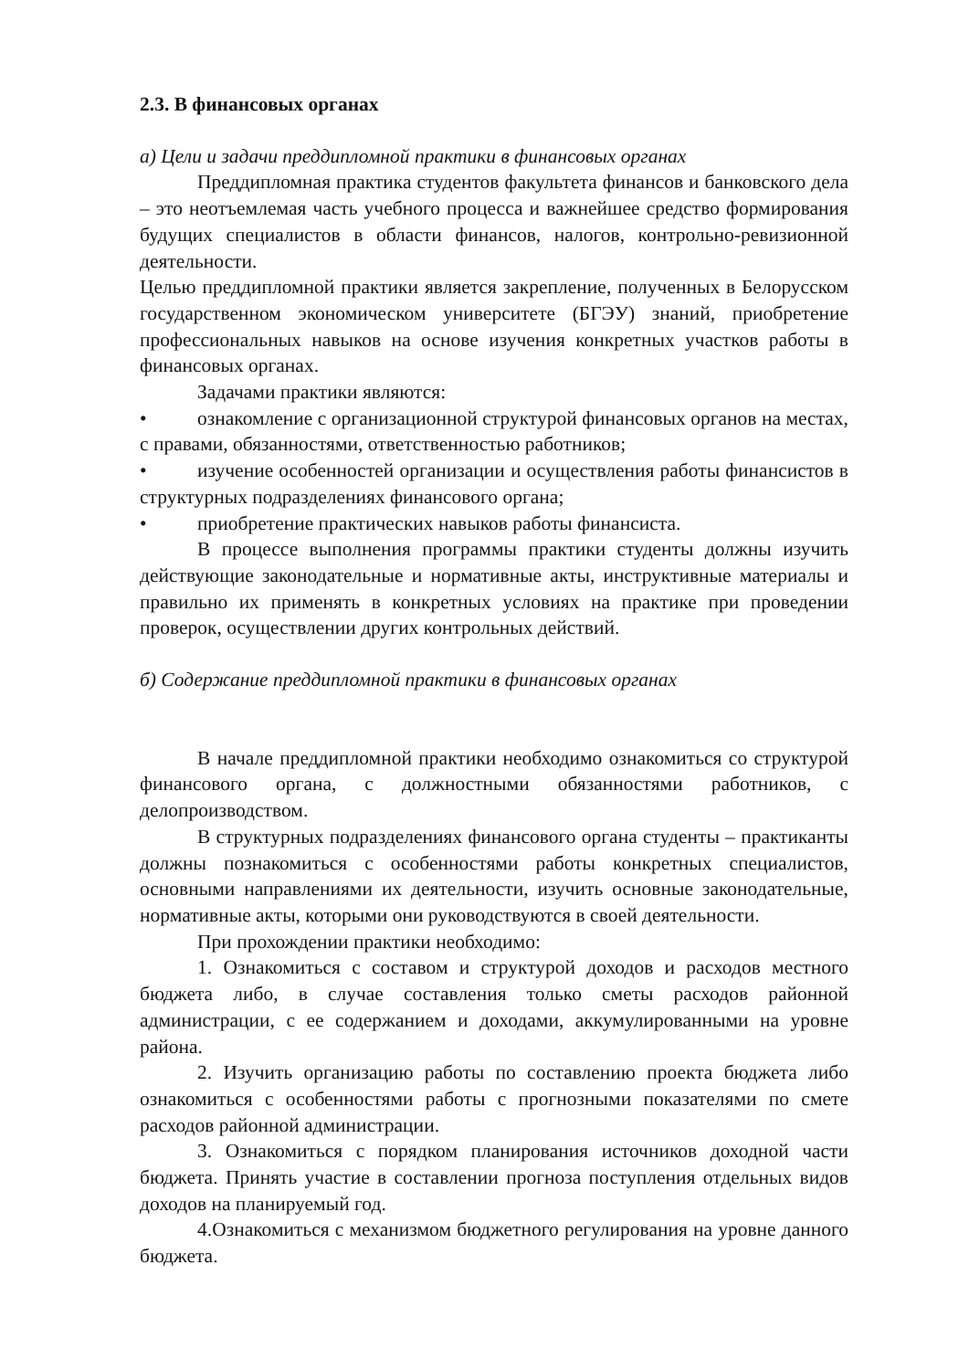2.3. В финансовых органах
а) Цели и задачи преддипломной практики в финансовых органах
Преддипломная практика студентов факультета финансов и банковского дела – это неотъемлемая часть учебного процесса и важнейшее средство формирования будущих специалистов в области финансов, налогов, контрольно-ревизионной деятельности.
Целью преддипломной практики является закрепление, полученных в Белорусском государственном экономическом университете (БГЭУ) знаний, приобретение профессиональных навыков на основе изучения конкретных участков работы в финансовых органах.
Задачами практики являются:
• ознакомление с организационной структурой финансовых органов на местах, с правами, обязанностями, ответственностью работников;
• изучение особенностей организации и осуществления работы финансистов в структурных подразделениях финансового органа;
• приобретение практических навыков работы финансиста.
В процессе выполнения программы практики студенты должны изучить действующие законодательные и нормативные акты, инструктивные материалы и правильно их применять в конкретных условиях на практике при проведении проверок, осуществлении других контрольных действий.
б) Содержание преддипломной практики в финансовых органах
В начале преддипломной практики необходимо ознакомиться со структурой финансового органа, с должностными обязанностями работников, с делопроизводством.
В структурных подразделениях финансового органа студенты – практиканты должны познакомиться с особенностями работы конкретных специалистов, основными направлениями их деятельности, изучить основные законодательные, нормативные акты, которыми они руководствуются в своей деятельности.
При прохождении практики необходимо:
1. Ознакомиться с составом и структурой доходов и расходов местного бюджета либо, в случае составления только сметы расходов районной администрации, с ее содержанием и доходами, аккумулированными на уровне района.
2. Изучить организацию работы по составлению проекта бюджета либо ознакомиться с особенностями работы с прогнозными показателями по смете расходов районной администрации.
3. Ознакомиться с порядком планирования источников доходной части бюджета. Принять участие в составлении прогноза поступления отдельных видов доходов на планируемый год.
4.Ознакомиться с механизмом бюджетного регулирования на уровне данного бюджета.